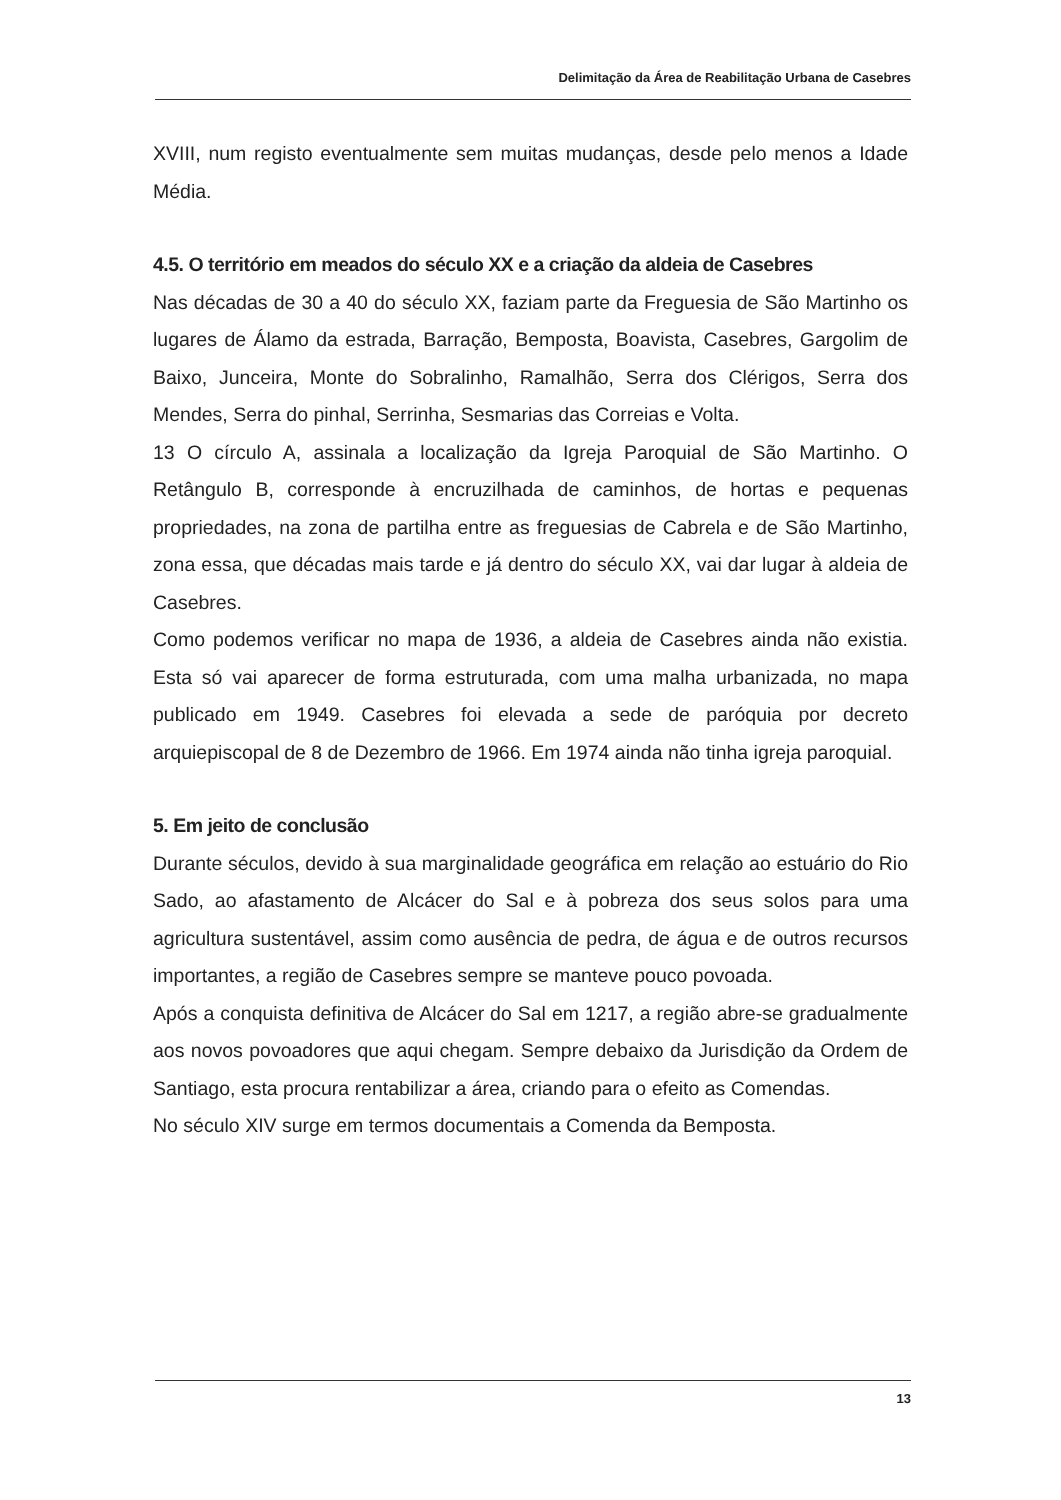Delimitação da Área de Reabilitação Urbana de Casebres
XVIII, num registo eventualmente sem muitas mudanças, desde pelo menos a Idade Média.
4.5. O território em meados do século XX e a criação da aldeia de Casebres
Nas décadas de 30 a 40 do século XX, faziam parte da Freguesia de São Martinho os lugares de Álamo da estrada, Barração, Bemposta, Boavista, Casebres, Gargolim de Baixo, Junceira, Monte do Sobralinho, Ramalhão, Serra dos Clérigos, Serra dos Mendes, Serra do pinhal, Serrinha, Sesmarias das Correias e Volta.
13 O círculo A, assinala a localização da Igreja Paroquial de São Martinho. O Retângulo B, corresponde à encruzilhada de caminhos, de hortas e pequenas propriedades, na zona de partilha entre as freguesias de Cabrela e de São Martinho, zona essa, que décadas mais tarde e já dentro do século XX, vai dar lugar à aldeia de Casebres.
Como podemos verificar no mapa de 1936, a aldeia de Casebres ainda não existia. Esta só vai aparecer de forma estruturada, com uma malha urbanizada, no mapa publicado em 1949. Casebres foi elevada a sede de paróquia por decreto arquiepiscopal de 8 de Dezembro de 1966. Em 1974 ainda não tinha igreja paroquial.
5. Em jeito de conclusão
Durante séculos, devido à sua marginalidade geográfica em relação ao estuário do Rio Sado, ao afastamento de Alcácer do Sal e à pobreza dos seus solos para uma agricultura sustentável, assim como ausência de pedra, de água e de outros recursos importantes, a região de Casebres sempre se manteve pouco povoada.
Após a conquista definitiva de Alcácer do Sal em 1217, a região abre-se gradualmente aos novos povoadores que aqui chegam. Sempre debaixo da Jurisdição da Ordem de Santiago, esta procura rentabilizar a área, criando para o efeito as Comendas.
No século XIV surge em termos documentais a Comenda da Bemposta.
13